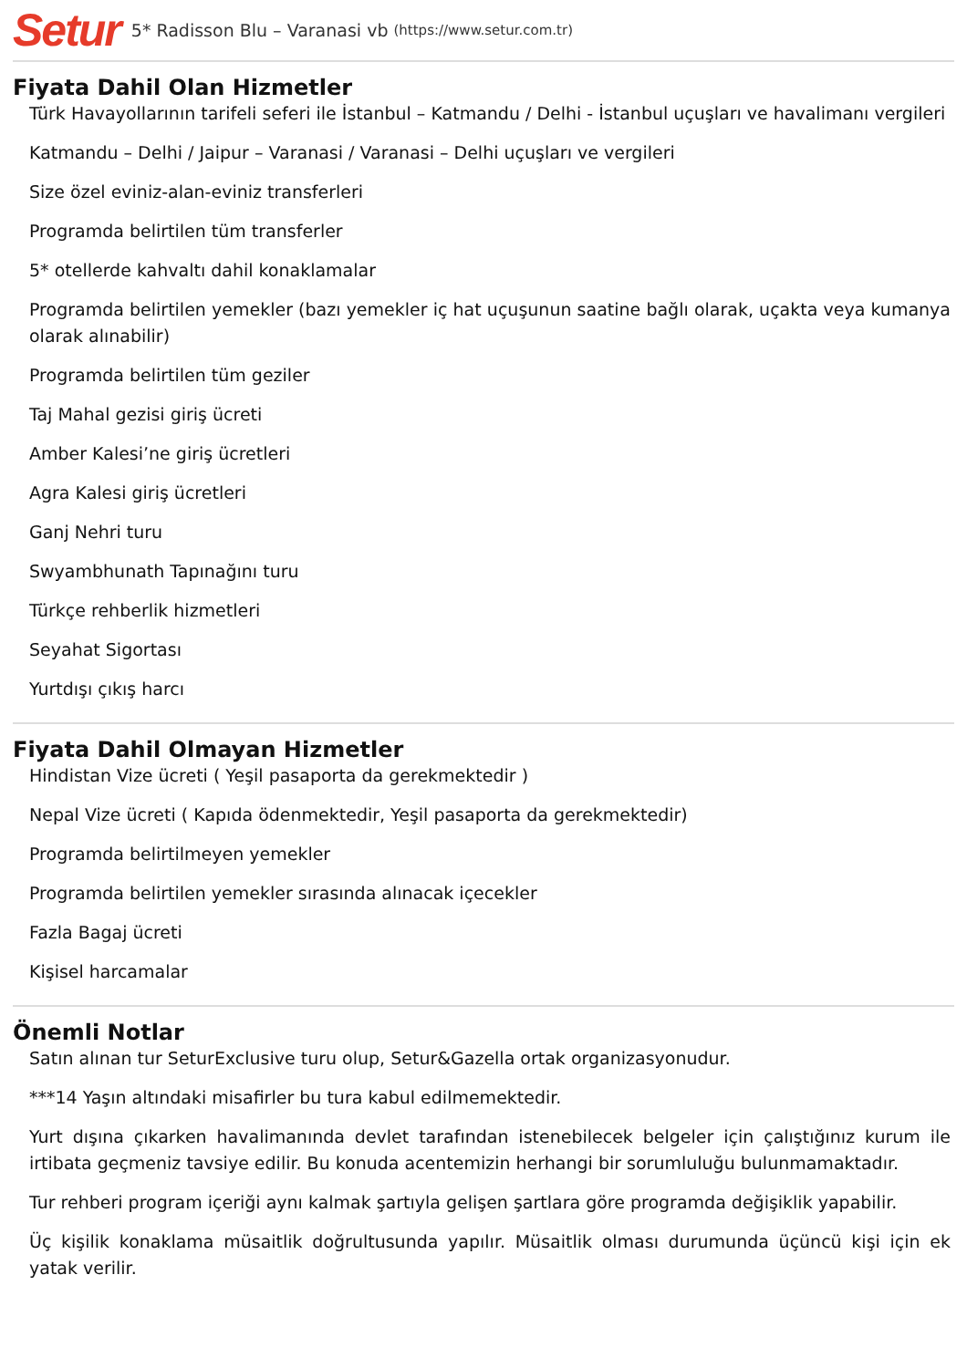Setur 5* Radisson Blu – Varanasi vb (https://www.setur.com.tr)
Fiyata Dahil Olan Hizmetler
Türk Havayollarının tarifeli seferi ile İstanbul – Katmandu / Delhi - İstanbul uçuşları ve havalimanı vergileri
Katmandu – Delhi / Jaipur – Varanasi / Varanasi – Delhi uçuşları ve vergileri
Size özel eviniz-alan-eviniz transferleri
Programda belirtilen tüm transferler
5* otellerde kahvaltı dahil konaklamalar
Programda belirtilen yemekler (bazı yemekler iç hat uçuşunun saatine bağlı olarak, uçakta veya kumanya olarak alınabilir)
Programda belirtilen tüm geziler
Taj Mahal gezisi giriş ücreti
Amber Kalesi’ne giriş ücretleri
Agra Kalesi giriş ücretleri
Ganj Nehri turu
Swyambhunath Tapınağını turu
Türkçe rehberlik hizmetleri
Seyahat Sigortası
Yurtdışı çıkış harcı
Fiyata Dahil Olmayan Hizmetler
Hindistan Vize ücreti ( Yeşil pasaporta da gerekmektedir )
Nepal Vize ücreti ( Kapıda ödenmektedir, Yeşil pasaporta da gerekmektedir)
Programda belirtilmeyen yemekler
Programda belirtilen yemekler sırasında alınacak içecekler
Fazla Bagaj ücreti
Kişisel harcamalar
Önemli Notlar
Satın alınan tur SeturExclusive turu olup, Setur&Gazella ortak organizasyonudur.
***14 Yaşın altındaki misafirler bu tura kabul edilmemektedir.
Yurt dışına çıkarken havalimanında devlet tarafından istenebilecek belgeler için çalıştığınız kurum ile irtibata geçmeniz tavsiye edilir. Bu konuda acentemizin herhangi bir sorumluluğu bulunmamaktadır.
Tur rehberi program içeriği aynı kalmak şartıyla gelişen şartlara göre programda değişiklik yapabilir.
Üç kişilik konaklama müsaitlik doğrultusunda yapılır. Müsaitlik olması durumunda üçüncü kişi için ek yatak verilir.